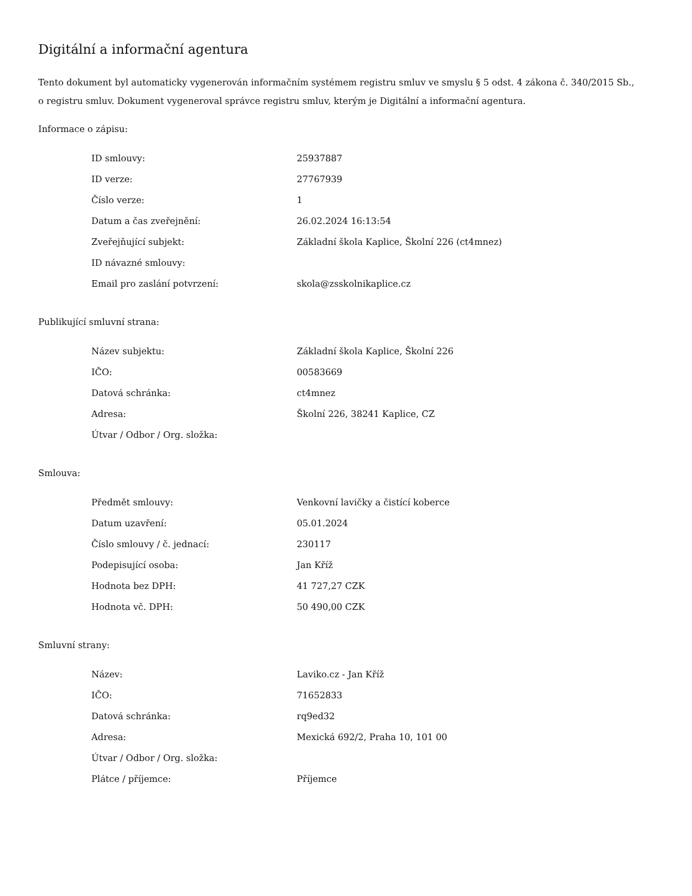Digitální a informační agentura
Tento dokument byl automaticky vygenerován informačním systémem registru smluv ve smyslu § 5 odst. 4 zákona č. 340/2015 Sb., o registru smluv. Dokument vygeneroval správce registru smluv, kterým je Digitální a informační agentura.
Informace o zápisu:
| ID smlouvy: | 25937887 |
| ID verze: | 27767939 |
| Číslo verze: | 1 |
| Datum a čas zveřejnění: | 26.02.2024 16:13:54 |
| Zveřejňující subjekt: | Základní škola Kaplice, Školní 226 (ct4mnez) |
| ID návazné smlouvy: | |
| Email pro zaslání potvrzení: | skola@zsskolnikaplice.cz |
Publikující smluvní strana:
| Název subjektu: | Základní škola Kaplice, Školní 226 |
| IČO: | 00583669 |
| Datová schránka: | ct4mnez |
| Adresa: | Školní 226, 38241 Kaplice, CZ |
| Útvar / Odbor / Org. složka: | |
Smlouva:
| Předmět smlouvy: | Venkovní lavičky a čistící koberce |
| Datum uzavření: | 05.01.2024 |
| Číslo smlouvy / č. jednací: | 230117 |
| Podepisující osoba: | Jan Kříž |
| Hodnota bez DPH: | 41 727,27 CZK |
| Hodnota vč. DPH: | 50 490,00 CZK |
Smluvní strany:
| Název: | Laviko.cz - Jan Kříž |
| IČO: | 71652833 |
| Datová schránka: | rq9ed32 |
| Adresa: | Mexická 692/2, Praha 10, 101 00 |
| Útvar / Odbor / Org. složka: | |
| Plátce / příjemce: | Příjemce |